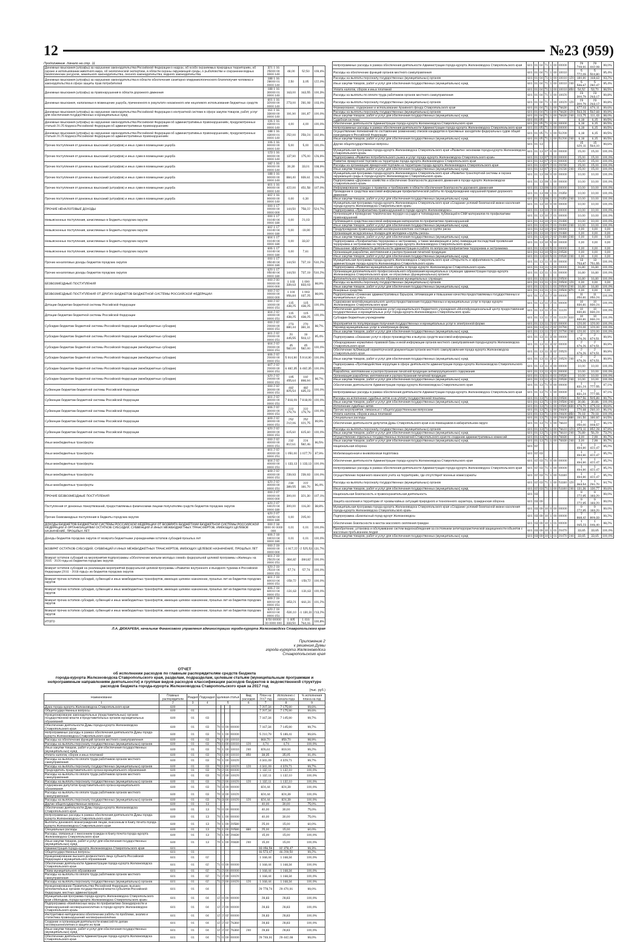12 №23 (959)
Продолжение. Начало на стр. 11
| Денежные взыскания (штрафы) за нарушение законодательства Российской Федерации о недрах, об особо охраняемых природных территориях, об охране и использовании животного мира, об экологической экспертизе, в области охраны окружающей среды, о рыболовстве и сохранении водных биологических ресурсов, земельного законодательства, лесного законодательства, водного законодательства | 321 1 16 25000 00 0000 140 | 48,00 | 52,50 | 109,4% |
| Денежные взыскания (штрафы) за нарушение законодательства в области обеспечения санитарно-эпидемиологического благополучия человека и законодательства в сфере защиты прав потребителей | 188 1 16 28000 01 0000 140 | 2,50 | 3,05 | 122,0% |
| Денежные взыскания (штрафы) за правонарушения в области дорожного движения | 188 1 16 30000 01 0000 140 | 163,00 | 163,55 | 100,3% |
| Денежные взыскания, налагаемые в возмещение ущерба, причиненного в результате незаконного или нецелевого использования бюджетных средств | 601 1 16 32000 00 0000 140 | 273,00 | 281,08 | 103,0% |
| Денежные взыскания (штрафы) за нарушение законодательства Российской Федерации о контрактной системе в сфере закупок товаров, работ, услуг для обеспечения государственных и муниципальных нужд | 161 1 16 33000 00 0000 140 | 191,90 | 191,87 | 100,0% |
| Денежные взыскания (штрафы) за нарушение законодательства Российской Федерации об административных правонарушениях, предусмотренные статьей 20.25 Кодекса Российской Федерации об административных правонарушениях | 106 1 16 43000 01 0000 140 | 4,00 | 4,00 | 100,0% |
| Денежные взыскания (штрафы) за нарушение законодательства Российской Федерации об административных правонарушениях, предусмотренные статьей 20.25 Кодекса Российской Федерации об административных правонарушениях | 188 1 16 43000 01 0000 140 | 252,00 | 259,24 | 102,9% |
| Прочие поступления от денежных взысканий (штрафов) и иных сумм в возмещение ущерба | 106 1 16 90000 00 0000 140 | 5,00 | 5,00 | 100,0% |
| Прочие поступления от денежных взысканий (штрафов) и иных сумм в возмещение ущерба | 123 1 16 90000 00 0000 140 | 137,90 | 175,00 | 126,9% |
| Прочие поступления от денежных взысканий (штрафов) и иных сумм в возмещение ущерба | 182 1 16 90000 00 0000 140 | 30,30 | 33,01 | 108,9% |
| Прочие поступления от денежных взысканий (штрафов) и иных сумм в возмещение ущерба | 188 1 16 90000 00 0000 140 | 884,40 | 939,61 | 106,2% |
| Прочие поступления от денежных взысканий (штрафов) и иных сумм в возмещение ущерба | 601 1 16 90000 00 0000 140 | 422,00 | 451,58 | 107,0% |
| Прочие поступления от денежных взысканий (штрафов) и иных сумм в возмещение ущерба | 602 1 16 90000 00 0000 140 | 0,00 | 0,30 | |
| ПРОЧИЕ НЕНАЛОГОВЫЕ ДОХОДЫ | 000 1 17 00000 00 0000 000 | 144,50 | 758,22 | 524,7% |
| Невыясненные поступления, зачисляемые в бюджеты городских округов | 000 1 17 01040 04 0000 180 | 0,00 | 21,03 | |
| Невыясненные поступления, зачисляемые в бюджеты городских округов | 602 1 17 01040 04 0000 180 | 0,00 | -19,90 | |
| Невыясненные поступления, зачисляемые в бюджеты городских округов | 604 1 17 01040 04 0000 180 | 0,00 | 33,32 | |
| Невыясненные поступления, зачисляемые в бюджеты городских округов | 606 1 17 01040 04 0000 180 | 0,00 | 7,61 | |
| Прочие неналоговые доходы бюджетов городских округов | 000 1 17 05040 04 0000 180 | 144,50 | 737,19 | 510,2% |
| Прочие неналоговые доходы бюджетов городских округов | 620 1 17 05040 04 0000 180 | 144,50 | 737,19 | 510,2% |
| БЕЗВОЗМЕЗДНЫЕ ПОСТУПЛЕНИЯ | 000 2 00 00000 00 0000 000 | 1 103 339,63 | 1 090 833,03 | 98,9% |
| БЕЗВОЗМЕЗДНЫЕ ПОСТУПЛЕНИЯ ОТ ДРУГИХ БЮДЖЕТОВ БЮДЖЕТНОЙ СИСТЕМЫ РОССИЙСКОЙ ФЕДЕРАЦИИ | 000 2 02 00000 00 0000 000 | 1 104 956,84 | 1 093 037,25 | 98,9% |
| Дотации бюджетам бюджетной системы Российской Федерации | 000 2 02 10000 00 0000 151 | 115 438,25 | 115 438,25 | 100,0% |
| Дотации бюджетам бюджетной системы Российской Федерации | 604 2 02 10000 00 0000 151 | 115 438,25 | 115 438,25 | 100,0% |
| Субсидии бюджетам бюджетной системы Российской Федерации (межбюджетные субсидии) | 000 2 02 20000 00 0000 151 | 273 880,44 | 270 381,31 | 98,7% |
| Субсидии бюджетам бюджетной системы Российской Федерации (межбюджетные субсидии) | 601 2 02 20000 00 0000 151 | 20 445,55 | 19 503,12 | 95,4% |
| Субсидии бюджетам бюджетной системы Российской Федерации (межбюджетные субсидии) | 604 2 02 20000 00 0000 151 | 45 582,00 | 45 582,00 | 100,0% |
| Субсидии бюджетам бюджетной системы Российской Федерации (межбюджетные субсидии) | 606 2 02 20000 00 0000 151 | 5 914,90 | 5 914,90 | 100,0% |
| Субсидии бюджетам бюджетной системы Российской Федерации (межбюджетные субсидии) | 607 2 02 20000 00 0000 151 | 6 482,35 | 6 482,35 | 100,0% |
| Субсидии бюджетам бюджетной системы Российской Федерации (межбюджетные субсидии) | 620 2 02 20000 00 0000 151 | 195 455,64 | 192 898,94 | 98,7% |
| Субвенции бюджетам бюджетной системы Российской Федерации | 000 2 02 30000 00 0000 151 | 482 825,54 | 482 635,23 | 100,0% |
| Субвенции бюджетам бюджетной системы Российской Федерации | 601 2 02 30000 00 0000 151 | 7 818,09 | 7 818,09 | 100,0% |
| Субвенции бюджетам бюджетной системы Российской Федерации | 606 2 02 30000 00 0000 151 | 222 179,79 | 222 179,79 | 100,0% |
| Субвенции бюджетам бюджетной системы Российской Федерации | 609 2 02 30000 00 0000 151 | 252 212,06 | 252 021,75 | 99,9% |
| Субвенции бюджетам бюджетной системы Российской Федерации | 620 2 02 30000 00 0000 151 | 615,60 | 615,60 | 100,0% |
| Иные межбюджетные трансферты | 000 2 02 40000 00 0000 151 | 232 812,61 | 224 582,46 | 96,5% |
| Иные межбюджетные трансферты | 601 2 02 40000 00 0000 151 | 1 050,00 | 1 027,70 | 97,9% |
| Иные межбюджетные трансферты | 604 2 02 40000 00 0000 151 | 1 133,13 | 1 133,13 | 100,0% |
| Иные межбюджетные трансферты | 609 2 02 40000 00 0000 151 | 239,93 | 239,93 | 100,0% |
| Иные межбюджетные трансферты | 620 2 02 40000 00 0000 151 | 230 389,55 | 222 181,70 | 96,4% |
| ПРОЧИЕ БЕЗВОЗМЕЗДНЫЕ ПОСТУПЛЕНИЯ | 000 2 07 00000 00 0000 000 | 300,00 | 321,30 | 107,1% |
| Поступления от денежных пожертвований, предоставляемых физическими лицами получателям средств бюджетов городских округов | 620 2 07 04020 04 0000 180 | 300,00 | 116,30 | 38,8% |
| Прочие безвозмездные поступления в бюджеты городских округов | 620 2 07 04050 04 0000 180 | 0,00 | 205,00 | |
| ДОХОДЫ БЮДЖЕТОВ БЮДЖЕТНОЙ СИСТЕМЫ РОССИЙСКОЙ ФЕДЕРАЦИИ ОТ ВОЗВРАТА БЮДЖЕТАМИ БЮДЖЕТНОЙ СИСТЕМЫ РОССИЙСКОЙ ФЕДЕРАЦИИ И ОРГАНИЗАЦИЯМИ ОСТАТКОВ СУБСИДИЙ, СУБВЕНЦИЙ И ИНЫХ МЕЖБЮДЖЕТНЫХ ТРАНСФЕРТОВ, ИМЕЮЩИХ ЦЕЛЕВОЕ НАЗНАЧЕНИЕ, ПРОШЛЫХ ЛЕТ | 000 2 18 0000 00 0000 000 | 0,01 | 0,01 | 100,0% |
| Доходы бюджетов городских округов от возврата бюджетными учреждениями остатков субсидий прошлых лет | 606 2 18 04010 04 0000 180 | 0,01 | 0,01 | 100,0% |
| ВОЗВРАТ ОСТАТКОВ СУБСИДИЙ, СУБВЕНЦИЙ И ИНЫХ МЕЖБЮДЖЕТНЫХ ТРАНСФЕРТОВ, ИМЕЮЩИХ ЦЕЛЕВОЕ НАЗНАЧЕНИЕ, ПРОШЛЫХ ЛЕТ | 000 2 19 00000 00 0000 000 | -1 917,22 | -2 525,53 | 131,7% |
| Возврат остатков субсидий на мероприятия подпрограммы «Обеспечение жильем молодых семей» федеральной целевой программы «Жилище» на 2015 - 2020 годы из бюджетов городских округов | 601 2 19 25020 04 0000 151 | -384,82 | -384,82 | 100,0% |
| Возврат остатков субсидий на реализацию мероприятий федеральной целевой программы «Развитие внутреннего и въездного туризма в Российской Федерации (2011 - 2018 годы)» из бюджетов городских округов | 620 2 19 25110 04 0000 151 | -57,74 | -57,74 | 100,0% |
| Возврат прочих остатков субсидий, субвенций и иных межбюджетных трансфертов, имеющих целевое назначение, прошлых лет из бюджетов городских округов | 601 2 19 60010 04 0000 151 | -159,72 | -159,72 | 100,0% |
| Возврат прочих остатков субсидий, субвенций и иных межбюджетных трансфертов, имеющих целевое назначение, прошлых лет из бюджетов городских округов | 606 2 19 60010 04 0000 151 | -131,63 | -131,63 | 100,0% |
| Возврат прочих остатков субсидий, субвенций и иных межбюджетных трансфертов, имеющих целевое назначение, прошлых лет из бюджетов городских округов | 609 2 19 60010 04 0000 151 | -653,21 | -661,31 | 101,2% |
| Возврат прочих остатков субсидий, субвенций и иных межбюджетных трансфертов, имеющих целевое назначение, прошлых лет из бюджетов городских округов | 620 2 19 60010 04 0000 151 | -530,10 | -1 130,31 | 213,2% |
| ИТОГО | 8 50 00000 00 0000 000 | 1 405 333,50 | 1 416 764,16 | 100,8% |
Л.А. ДЮКАРЕВА, начальник Финансового управления администрации города-курорта Железноводска Ставропольского края
Приложение 2
к решению Думы
города-курорта Железноводска
Ставропольского края
ОТЧЕТ
об исполнении расходов по главным распорядителям средств бюджета
города-курорта Железноводска Ставропольского края, разделам, подразделам, целевым статьям (муниципальным программам и непрограммным направлениям деятельности) и группам видов расходов классификации расходов бюджетов в ведомственной структуре расходов бюджета города-курорта Железноводска Ставропольского края за 2017 год
(тыс. руб.)
| Наименование | Главные распорядители | Раздел | Подраздел | Целевая статья | | | | Вид расходов | План на 2017 год | Исполнено с начала года | % исполнения плана на год |
| --- | --- | --- | --- | --- | --- | --- | --- | --- | --- | --- | --- |
| 1 | 2 | 3 | 4 | 5 | | | | 6 | 7 | 8 | 9 |
| Дума города-курорта Железноводска Ставропольского края | 600 | | | | | | | | 7 207,34 | 7 175,90 | 99,6% |
| Общегосударственные вопросы | 600 | 01 | | | | | | | 7 207,34 | 7 175,90 | 99,6% |
| Функционирование законодательных (представительных) органов государственной власти и представительных органов муниципальных образований | 600 | 01 | 03 | | | | | | 7 167,34 | 7 145,90 | 99,7% |
| Обеспечение деятельности Думы города-курорта Железноводска Ставропольского края | 600 | 01 | 03 | 70 | 0 | 00 | 00000 | | 7 167,34 | 7 145,90 | 99,7% |
| Непрограммные расходы в рамках обеспечения деятельности Думы города-курорта Железноводска Ставропольского края | 600 | 01 | 03 | 70 | 1 | 00 | 00000 | | 5 210,79 | 5 189,41 | 99,6% |
| Расходы на обеспечение функций органов местного самоуправления | 600 | 01 | 03 | 70 | 1 | 00 | 10010 | | 869,70 | 859,70 | 98,9% |
| Расходы на выплаты персоналу государственных (муниципальных) органов | 600 | 01 | 03 | 70 | 1 | 00 | 10010 | 120 | 4,74 | 4,74 | 100,0% |
| Иные закупки товаров, работ и услуг для обеспечения государственных (муниципальных) нужд | 600 | 01 | 03 | 70 | 1 | 00 | 10010 | 240 | 826,61 | 819,91 | 99,2% |
| Уплата налогов, сборов и иных платежей | 600 | 01 | 03 | 70 | 1 | 00 | 10010 | 850 | 38,35 | 35,05 | 91,4% |
| Расходы на выплаты по оплате труда работников органов местного самоуправления | 600 | 01 | 03 | 70 | 1 | 00 | 10020 | | 4 341,09 | 4 329,71 | 99,7% |
| Расходы на выплаты персоналу государственных (муниципальных) органов | 600 | 01 | 03 | 70 | 1 | 00 | 10020 | 120 | 4 341,09 | 4 329,71 | 99,7% |
| Председатель представительного органа муниципального образования | 600 | 01 | 03 | 70 | 2 | 00 | 00000 | | 1 132,11 | 1 132,10 | 100,0% |
| Расходы на выплаты по оплате труда работников органов местного самоуправления | 600 | 01 | 03 | 70 | 2 | 00 | 10020 | | 1 132,11 | 1 132,10 | 100,0% |
| Расходы на выплаты персоналу государственных (муниципальных) органов | 600 | 01 | 03 | 70 | 2 | 00 | 10020 | 120 | 1 132,11 | 1 132,10 | 100,0% |
| Содержание депутатов представительного органа муниципального образования | 600 | 01 | 03 | 70 | 3 | 00 | 00000 | | 824,44 | 824,39 | 100,0% |
| Расходы на выплаты по оплате труда работников органов местного самоуправления | 600 | 01 | 03 | 70 | 3 | 00 | 10020 | | 824,44 | 824,39 | 100,0% |
| Расходы на выплаты персоналу государственных (муниципальных) органов | 600 | 01 | 03 | 70 | 3 | 00 | 10020 | 120 | 824,44 | 824,39 | 100,0% |
| Другие общегосударственные вопросы | 600 | 01 | 13 | | | | | | 40,00 | 30,00 | 75,0% |
| Обеспечение деятельности Думы города-курорта Железноводска Ставропольского края | 600 | 01 | 13 | 70 | 0 | 00 | 00000 | | 40,00 | 30,00 | 75,0% |
| Непрограммные расходы в рамках обеспечения деятельности Думы города-курорта Железноводска Ставропольского края | 600 | 01 | 13 | 70 | 1 | 00 | 00000 | | 40,00 | 30,00 | 75,0% |
| Выплаты денежного вознаграждения лицам, внесенным в Книгу почета города-курорта Железноводска Ставропольского края | 600 | 01 | 13 | 70 | 1 | 00 | 20580 | | 25,00 | 15,00 | 60,0% |
| Специальные расходы | 600 | 01 | 13 | 70 | 1 | 00 | 20580 | 880 | 25,00 | 15,00 | 60,0% |
| Расходы, связанные с внесением граждан в Книгу почета города-курорта Железноводска Ставропольского края | 600 | 01 | 13 | 70 | 1 | 00 | 20830 | | 15,00 | 15,00 | 100,0% |
| Иные закупки товаров, работ и услуг для обеспечения государственных (муниципальных) нужд | 600 | 01 | 13 | 70 | 1 | 00 | 20830 | 240 | 15,00 | 15,00 | 100,0% |
| Администрация города-курорта Железноводска Ставропольского края | 601 | | | | | | | | 93 056,59 | 92 378,47 | 99,3% |
| Общегосударственные вопросы | 601 | 01 | | | | | | | 46 573,47 | 46 209,50 | 99,2% |
| Функционирование высшего должностного лица субъекта Российской Федерации и муниципального образования | 601 | 01 | 02 | | | | | | 1 168,44 | 1 168,34 | 100,0% |
| Обеспечение деятельности Администрации города-курорта Железноводска Ставропольского края | 601 | 01 | 02 | 71 | 0 | 00 | 00000 | | 1 168,44 | 1 168,34 | 100,0% |
| Глава муниципального образования | 601 | 01 | 02 | 71 | 2 | 00 | 00000 | | 1 168,44 | 1 168,34 | 100,0% |
| Расходы на выплаты по оплате труда работников органов местного самоуправления | 601 | 01 | 02 | 71 | 2 | 00 | 10020 | | 1 168,44 | 1 168,34 | 100,0% |
| Расходы на выплаты персоналу государственных (муниципальных) органов | 601 | 01 | 02 | 71 | 2 | 00 | 10020 | 120 | 1 168,44 | 1 168,34 | 100,0% |
| Функционирование Правительства Российской Федерации, высших исполнительных органов государственной власти субъектов Российской Федерации, местных администраций | 601 | 01 | 04 | | | | | | 29 778,74 | 29 470,91 | 99,0% |
| Муниципальная программа города-курорта Железноводска Ставропольского края «Молодежь города-курорта Железноводска Ставропольского края» | 601 | 01 | 04 | 12 | 0 | 00 | 00000 | | 28,83 | 28,83 | 100,0% |
| Подпрограмма «Комплексные меры по профилактике безнадзорности и правонарушений несовершеннолетних в городе-курорте Железноводске Ставропольского края» | 601 | 01 | 04 | 12 | 2 | 00 | 00000 | | 28,83 | 28,83 | 100,0% |
| Инструктивно-методическое обеспечение работы по проблеме, анализ и статистика правонарушений несовершеннолетних | 601 | 01 | 04 | 12 | 2 | 02 | 00000 | | 28,83 | 28,83 | 100,0% |
| Создание и организация деятельности комиссий по делам несовершеннолетних и защите их прав | 601 | 01 | 04 | 12 | 2 | 02 | 76360 | | 28,83 | 28,83 | 100,0% |
| Иные закупки товаров, работ и услуг для обеспечения государственных (муниципальных) нужд | 601 | 01 | 04 | 12 | 2 | 02 | 76360 | 240 | 28,83 | 28,83 | 100,0% |
| Обеспечение деятельности Администрации города-курорта Железноводска Ставропольского края | 601 | 01 | 04 | 71 | 0 | 00 | 00000 | | 29 749,91 | 29 442,08 | 99,0% |
| Непрограммные расходы в рамках обеспечения деятельности Администрации города-курорта Железноводска Ставропольского края | 601 | 01 | 04 | 71 | 1 | 00 | 00000 | | 29 749,91 | 29 442,08 | 99,0% |
| Расходы на обеспечение функций органов местного самоуправления | 601 | 01 | 04 | 71 | 1 | 00 | 10010 | | 5 772,09 | 5 504,80 | 95,4% |
| Расходы на выплаты персоналу государственных (муниципальных) органов | 601 | 01 | 04 | 71 | 1 | 00 | 10010 | 120 | 180,90 | 168,63 | 93,2% |
| Иные закупки товаров, работ и услуг для обеспечения государственных (муниципальных) нужд | 601 | 01 | 04 | 71 | 1 | 00 | 10010 | 240 | 5 536,67 | 5 282,47 | 95,4% |
| Уплата налогов, сборов и иных платежей | 601 | 01 | 04 | 71 | 1 | 00 | 10010 | 850 | 54,52 | 53,70 | 98,5% |
| Расходы на выплаты по оплате труда работников органов местного самоуправления | 601 | 01 | 04 | 71 | 1 | 00 | 10020 | | 23 300,79 | 23 263,17 | 99,8% |
| Расходы на выплаты персоналу государственных (муниципальных) органов | 601 | 01 | 04 | 71 | 1 | 00 | 10020 | 120 | 23 300,79 | 23 263,17 | 99,8% |
| Формирование, содержание и использование Архивного фонда Ставропольского края | 601 | 01 | 04 | 71 | 1 | 00 | 76630 | | 677,03 | 674,11 | 99,6% |
| Расходы на выплаты персоналу государственных (муниципальных) органов | 601 | 01 | 04 | 71 | 1 | 00 | 76630 | 120 | 563,28 | 562,68 | 99,9% |
| Иные закупки товаров, работ и услуг для обеспечения государственных (муниципальных) нужд | 601 | 01 | 04 | 71 | 1 | 00 | 76630 | 240 | 113,75 | 111,43 | 98,0% |
| Судебная система | 601 | 01 | 05 | | | | | | 6,18 | 6,15 | 99,5% |
| Обеспечение деятельности Администрации города-курорта Железноводска Ставропольского края | 601 | 01 | 05 | 71 | 0 | 00 | 00000 | | 6,18 | 6,15 | 99,5% |
| Непрограммные расходы в рамках обеспечения деятельности Администрации города-курорта Железноводска Ставропольского края | 601 | 01 | 05 | 71 | 1 | 00 | 00000 | | 6,18 | 6,15 | 99,5% |
| Осуществление полномочий по составлению (изменению) списков кандидатов в присяжные заседатели федеральных судов общей юрисдикции в Российской Федерации | 601 | 01 | 05 | 71 | 1 | 00 | 51200 | | 6,18 | 6,15 | 99,5% |
| Иные закупки товаров, работ и услуг для обеспечения государственных (муниципальных) нужд | 601 | 01 | 05 | 71 | 1 | 00 | 51200 | 240 | 6,18 | 6,15 | 99,5% |
| Другие общегосударственные вопросы | 601 | 01 | 13 | | | | | | 15 620,11 | 15 564,10 | 99,6% |
| Муниципальная программа города-курорта Железноводска Ставропольского края «Развитие экономики города-курорта Железноводска Ставропольского края» | 601 | 01 | 13 | 07 | 0 | 00 | 00000 | | 15,00 | 15,00 | 100,0% |
| Подпрограмма «Развитие потребительского рынка и услуг города-курорта Железноводска Ставропольского края» | 601 | 01 | 13 | 07 | 2 | 00 | 00000 | | 15,00 | 15,00 | 100,0% |
| Развитие ярмарочной торговли на территории города-курорта Железноводска Ставропольского края | 601 | 01 | 13 | 07 | 2 | 01 | 00000 | | 15,00 | 15,00 | 100,0% |
| Расходы на организацию ярмарочной торговли на территории города-курорта Железноводска Ставропольского края | 601 | 01 | 13 | 07 | 2 | 01 | 20230 | | 15,00 | 15,00 | 100,0% |
| Иные закупки товаров, работ и услуг для обеспечения государственных (муниципальных) нужд | 601 | 01 | 13 | 07 | 2 | 01 | 20230 | 240 | 15,00 | 15,00 | 100,0% |
| Муниципальная программа города-курорта Железноводска Ставропольского края «Развитие транспортной системы и охрана окружающей среды в городе-курорте Железноводске Ставропольского края» | 601 | 01 | 13 | 09 | 0 | 00 | 00000 | | 10,00 | 10,00 | 100,0% |
| Подпрограмма «Дорожное хозяйство и обеспечение безопасности дорожного движения в городе-курорте Железноводске Ставропольского края» | 601 | 01 | 13 | 09 | 1 | 00 | 00000 | | 10,00 | 10,00 | 100,0% |
| Информирование граждан о правилах и требованиях в области обеспечения безопасности дорожного движения | 601 | 01 | 13 | 09 | 1 | 01 | 00000 | | 10,00 | 10,00 | 100,0% |
| Проведение в средствах массовой информации профилактической работы по предупреждению нарушений правил дорожного движения | 601 | 01 | 13 | 09 | 1 | 01 | 20350 | | 10,00 | 10,00 | 100,0% |
| Иные закупки товаров, работ и услуг для обеспечения государственных (муниципальных) нужд | 601 | 01 | 13 | 09 | 1 | 01 | 20350 | 240 | 10,00 | 10,00 | 100,0% |
| Муниципальная программа города-курорта Железноводска Ставропольского края «Создание условий безопасной жизни населения города-курорта Железноводска Ставропольского края» | 601 | 01 | 13 | 10 | 0 | 00 | 00000 | | 10,00 | 10,00 | 100,0% |
| Подпрограмма «Профилактика правонарушений в городе-курорте Железноводске» | 601 | 01 | 13 | 10 | 2 | 00 | 00000 | | 10,00 | 10,00 | 100,0% |
| Организация и проведение тематических передач на радио и телевидении, публикаций в СМИ материалов по профилактики правонарушений | 601 | 01 | 13 | 10 | 2 | 01 | 00000 | | 10,00 | 10,00 | 100,0% |
| Публикация в средствах массовой информации материалов по профилактике правонарушений | 601 | 01 | 13 | 10 | 2 | 01 | 20490 | | 10,00 | 10,00 | 100,0% |
| Иные закупки товаров, работ и услуг для обеспечения государственных (муниципальных) нужд | 601 | 01 | 13 | 10 | 2 | 01 | 20490 | 240 | 10,00 | 10,00 | 100,0% |
| Предупреждение правонарушений несовершеннолетних состоящих в группе риска | 601 | 01 | 13 | 10 | 2 | 02 | 00000 | | 0,00 | 0,00 | 0,00 |
| Организация экскурсионных поездок для молодежи «группы риска» | 601 | 01 | 13 | 10 | 2 | 02 | 20480 | | 0,00 | 0,00 | 0,00 |
| Иные закупки товаров, работ и услуг для обеспечения государственных (муниципальных) нужд | 601 | 01 | 13 | 10 | 2 | 02 | 20480 | 240 | 0,00 | 0,00 | 0,00 |
| Подпрограмма «Профилактика терроризма и экстремизма, а также минимизация и (или) ликвидация последствий проявления терроризма и экстремизма на территории города-курорта Железноводска Ставропольского края» | 601 | 01 | 13 | 10 | 5 | 00 | 00000 | | 0,00 | 0,00 | 0,00 |
| Повышение эффективности деятельности администрации в работе по вопросам профилактики терроризма и экстремизма | 601 | 01 | 13 | 10 | 5 | 01 | 00000 | | 0,00 | 0,00 | 0,00 |
| Организация разработки, изготовления и распространения печатной продукции | 601 | 01 | 13 | 10 | 5 | 01 | 20530 | | 0,00 | 0,00 | 0,00 |
| Иные закупки товаров, работ и услуг для обеспечения государственных (муниципальных) нужд | 601 | 01 | 13 | 10 | 5 | 01 | 20530 | 240 | 0,00 | 0,00 | 0,00 |
| Муниципальная программа города-курорта Железноводска Ставропольского края «Открытость и эффективность работы администрации города-курорта Железноводска Ставропольского края» | 601 | 01 | 13 | 11 | 0 | 00 | 00000 | | 13 753,87 | 13 751,55 | 100,0% |
| Подпрограмма «Развитие муниципальной службы в городе-курорте Железноводске Ставропольского края» | 601 | 01 | 13 | 11 | 1 | 00 | 00000 | | 16,80 | 16,80 | 100,0% |
| Организация дополнительного профессионального образования муниципальных служащих администрации города-курорта Железноводска Ставропольского края, ее отраслевых (функциональных) органов | 601 | 01 | 13 | 11 | 1 | 01 | 00000 | | 16,80 | 16,80 | 100,0% |
| Дополнительное профессиональное образование муниципальных служащих | 601 | 01 | 13 | 11 | 1 | 01 | 20500 | | 16,80 | 16,80 | 100,0% |
| Расходы на выплаты персоналу государственных (муниципальных) органов | 601 | 01 | 13 | 11 | 1 | 01 | 20500 | 120 | 0,00 | 0,00 | 0,00 |
| Иные закупки товаров, работ и услуг для обеспечения государственных (муниципальных) нужд | 601 | 01 | 13 | 11 | 1 | 01 | 20500 | 240 | 16,80 | 16,80 | 100,0% |
| Резервные средства | 601 | 01 | 13 | 11 | 1 | 01 | 20500 | 870 | 0,00 | 0,00 | 0,00 |
| Подпрограмма «Снижение административных барьеров, оптимизация и повышение качества предоставляемых государственных и муниципальных услуг» | 601 | 01 | 13 | 11 | 2 | 00 | 00000 | | 11 050,81 | 11 050,24 | 100,0% |
| Содержание многофункционального центра предоставления государственных и муниципальных услуг в городе-курорте Железноводске Ставропольского края | 601 | 01 | 13 | 11 | 2 | 01 | 00000 | | 10 930,81 | 10 930,24 | 100,0% |
| Обеспечение деятельности (оказание услуг) муниципального бюджетного учреждения «Многофункциональный центр предоставления государственных и муниципальных услуг города-курорта Железноводска Ставропольского края» | 601 | 01 | 13 | 11 | 2 | 01 | 11120 | | 10 930,81 | 10 930,24 | 100,0% |
| Субсидии бюджетным учреждениям | 601 | 01 | 13 | 11 | 2 | 01 | 11120 | 610 | 10 930,81 | 10 930,24 | 100,0% |
| Мероприятия по популяризации получения государственных и муниципальных услуг в электронной форме | 601 | 01 | 13 | 11 | 2 | 02 | 00000 | | 120,00 | 120,00 | 100,0% |
| Перевод муниципальных услуг в электронную форму | 601 | 01 | 13 | 11 | 2 | 02 | 20790 | | 120,00 | 120,00 | 100,0% |
| Иные закупки товаров, работ и услуг для обеспечения государственных (муниципальных) нужд | 601 | 01 | 13 | 11 | 2 | 02 | 20790 | 240 | 120,00 | 120,00 | 100,0% |
| Подпрограмма «Оказание услуг в сфере производства и выпуска средств массовой информации» | 601 | 01 | 13 | 11 | 3 | 00 | 00000 | | 2 676,26 | 2 674,51 | 99,9% |
| Обнародование нормативно-правовой базы и иной информации органов местного самоуправления города-курорта Железноводска Ставропольского края | 601 | 01 | 13 | 11 | 3 | 02 | 00000 | | 2 676,26 | 2 674,51 | 99,9% |
| Обеспечение публикаций нормоторческой документации органов местного самоуправления города-курорта Железноводска Ставропольского края | 601 | 01 | 13 | 11 | 3 | 02 | 20520 | | 2 676,26 | 2 674,51 | 99,9% |
| Иные закупки товаров, работ и услуг для обеспечения государственных (муниципальных) нужд | 601 | 01 | 13 | 11 | 3 | 02 | 20520 | 240 | 2 676,26 | 2 674,51 | 99,9% |
| Подпрограмма «Противодействие коррупции в сфере деятельности администрации города-курорта Железноводска Ставропольского края» | 601 | 01 | 13 | 11 | 4 | 00 | 00000 | | 10,00 | 10,00 | 100,0% |
| Разработка, изготовление и распространение печатной продукции антикоррупционного содержания | 601 | 01 | 13 | 11 | 4 | 01 | 00000 | | 10,00 | 10,00 | 100,0% |
| Организация разработки, изготовления и распространения печатной продукции | 601 | 01 | 13 | 11 | 4 | 01 | 20530 | | 10,00 | 10,00 | 100,0% |
| Иные закупки товаров, работ и услуг для обеспечения государственных (муниципальных) нужд | 601 | 01 | 13 | 11 | 4 | 01 | 20530 | 240 | 10,00 | 10,00 | 100,0% |
| Обеспечение деятельности Администрации города-курорта Железноводска Ставропольского края | 601 | 01 | 13 | 71 | 0 | 00 | 00000 | | 1 831,24 | 1 777,55 | 97,1% |
| Непрограммные расходы в рамках обеспечения деятельности Администрации города-курорта Железноводска Ставропольского края | 601 | 01 | 13 | 71 | 1 | 00 | 00000 | | 1 831,24 | 1 777,55 | 97,1% |
| Расходы на исполнение судебных актов и на уплату государственной пошлины | 601 | 01 | 13 | 71 | 1 | 00 | 20590 | | 507,56 | 505,89 | 99,7% |
| Иные закупки товаров, работ и услуг для обеспечения государственных (муниципальных) нужд | 601 | 01 | 13 | 71 | 1 | 00 | 20590 | 240 | 30,86 | 30,86 | 100,0% |
| Исполнение судебных актов | 601 | 01 | 13 | 71 | 1 | 00 | 20590 | 830 | 476,70 | 475,03 | 99,6% |
| Прочие мероприятия, связанные с общегосударственными вопросами | 601 | 01 | 13 | 71 | 1 | 00 | 20600 | | 270,68 | 260,10 | 96,1% |
| Уплата налогов, сборов и иных платежей | 601 | 01 | 13 | 71 | 1 | 00 | 20600 | 850 | 79,18 | 79,18 | 100,0% |
| Специальные расходы | 601 | 01 | 13 | 71 | 1 | 00 | 20600 | 880 | 191,50 | 180,92 | 94,5% |
| Обеспечение деятельности депутатов Думы Ставропольского края и их помощников в избирательном округе | 601 | 01 | 13 | 71 | 1 | 00 | 76610 | | 1 050,00 | 1 008,57 | 96,1% |
| Расходы на выплаты персоналу государственных (муниципальных) органов | 601 | 01 | 13 | 71 | 1 | 00 | 76610 | 120 | 973,11 | 952,28 | 97,9% |
| Иные закупки товаров, работ и услуг для обеспечения государственных (муниципальных) нужд | 601 | 01 | 13 | 71 | 1 | 00 | 76610 | 240 | 76,89 | 56,29 | 73,2% |
| Осуществление отдельных государственных полномочий Ставропольского края по созданию административных комиссий | 601 | 01 | 13 | 71 | 1 | 00 | 76930 | | 3,00 | 2,99 | 99,7% |
| Иные закупки товаров, работ и услуг для обеспечения государственных (муниципальных) нужд | 601 | 01 | 13 | 71 | 1 | 00 | 76930 | 240 | 3,00 | 2,99 | 99,7% |
| Национальная оборона | 601 | 02 | | | | | | | 1 494,90 | 1 422,47 | 95,2% |
| Мобилизационная и вневойсковая подготовка | 601 | 02 | 03 | | | | | | 1 494,90 | 1 422,47 | 95,2% |
| Обеспечение деятельности Администрации города-курорта Железноводска Ставропольского края | 601 | 02 | 03 | 71 | 0 | 00 | 00000 | | 1 494,90 | 1 422,47 | 95,2% |
| Непрограммные расходы в рамках обеспечения деятельности Администрации города-курорта Железноводска Ставропольского края | 601 | 02 | 03 | 71 | 1 | 00 | 00000 | | 1 494,90 | 1 422,47 | 95,2% |
| Осуществление первичного воинского учета на территориях, где отсутствуют военные комиссариаты | 601 | 02 | 03 | 71 | 1 | 00 | 51180 | | 1 494,90 | 1 422,47 | 95,2% |
| Расходы на выплаты персоналу государственных (муниципальных) органов | 601 | 02 | 03 | 71 | 1 | 00 | 51180 | 120 | 1 363,54 | 1 291,70 | 94,7% |
| Иные закупки товаров, работ и услуг для обеспечения государственных (муниципальных) нужд | 601 | 02 | 03 | 71 | 1 | 00 | 51180 | 240 | 131,36 | 130,77 | 99,6% |
| Национальная безопасность и правоохранительная деятельность | 601 | 03 | | | | | | | 9 272,95 | 9 183,20 | 99,0% |
| Защита населения и территории от чрезвычайных ситуаций природного и техногенного характера, гражданская оборона | 601 | 03 | 09 | | | | | | 9 272,95 | 9 183,20 | 99,0% |
| Муниципальная программа города-курорта Железноводска Ставропольского края «Создание условий безопасной жизни населения города-курорта Железноводска Ставропольского края» | 601 | 03 | 09 | 10 | 0 | 00 | 00000 | | 9 272,95 | 9 183,20 | 99,0% |
| Подпрограмма «Безопасный город-курорт Железноводск» | 601 | 03 | 09 | 10 | 1 | 00 | 00000 | | 7 868,42 | 7 809,33 | 99,2% |
| Обеспечение безопасности в местах массового скопления граждан | 601 | 03 | 09 | 10 | 1 | 01 | 00000 | | 1 065,23 | 1 046,40 | 98,2% |
| Приобретение, установка и обслуживание систем видеонаблюдения за состоянием антитеррористической защищенности объектов с массовым пребыванием людей | 601 | 03 | 09 | 10 | 1 | 01 | 20470 | | 33,65 | 33,65 | 100,0% |
| Иные закупки товаров, работ и услуг для обеспечения государственных (муниципальных) нужд | 601 | 03 | 09 | 10 | 1 | 01 | 20470 | 240 | 33,65 | 33,65 | 100,0% |